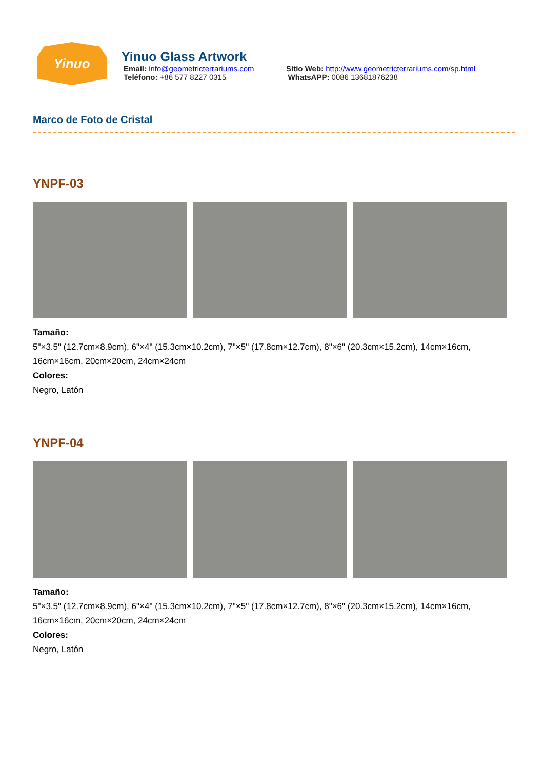Yinuo
Yinuo Glass Artwork
Email: info@geometricterrariums.com
Sitio Web: http://www.geometricterrariums.com/sp.html
Teléfono: +86 577 8227 0315 WhatsAPP: 0086 13681876238
Marco de Foto de Cristal
YNPF-03
Tamaño:
5"×3.5" (12.7cm×8.9cm), 6"×4" (15.3cm×10.2cm), 7"×5" (17.8cm×12.7cm), 8"×6" (20.3cm×15.2cm), 14cm×16cm, 16cm×16cm, 20cm×20cm, 24cm×24cm
Colores:
Negro, Latón
YNPF-04
Tamaño:
5"×3.5" (12.7cm×8.9cm), 6"×4" (15.3cm×10.2cm), 7"×5" (17.8cm×12.7cm), 8"×6" (20.3cm×15.2cm), 14cm×16cm, 16cm×16cm, 20cm×20cm, 24cm×24cm
Colores:
Negro, Latón